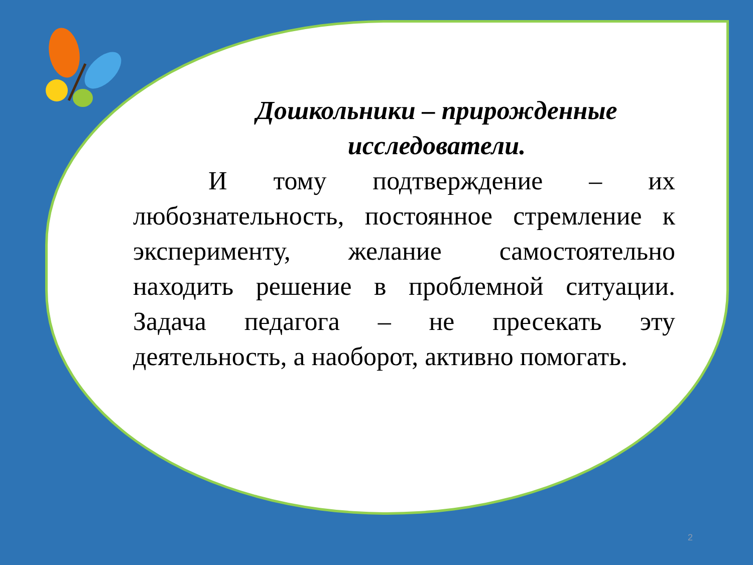Дошкольники – прирожденные исследователи.
И тому подтверждение – их любознательность, постоянное стремление к эксперименту, желание самостоятельно находить решение в проблемной ситуации. Задача педагога – не пресекать эту деятельность, а наоборот, активно помогать.
2